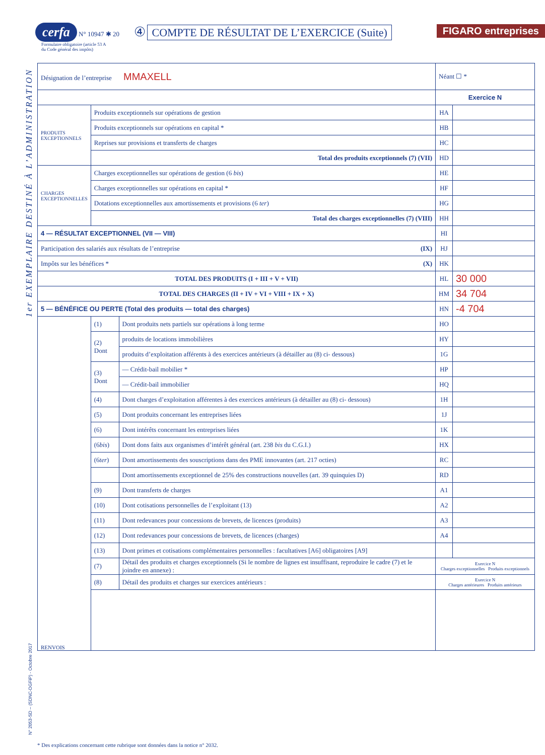cerfa N° 10947 ✱ 20 ④ COMPTE DE RÉSULTAT DE L’EXERCICE (Suite)
Formulaire obligatoire (article 53 A
du Code général des impôts)
FIGARO entreprises
1er EXEMPLAIRE DESTINÉ À L’ADMINISTRATION
N° 2053-SD – (SDNC-DGFiP) - Octobre 2017
| Désignation de l’entreprise MMAXELL | | | Néant ☐ * | |
| | | | Exercice N | |
| PRODUITS EXCEPTIONNELS | Produits exceptionnels sur opérations de gestion | | HA | |
| | Produits exceptionnels sur opérations en capital * | | HB | |
| | Reprises sur provisions et transferts de charges | | HC | |
| | Total des produits exceptionnels (7) (VII) | | HD | |
| CHARGES EXCEPTIONNELLES | Charges exceptionnelles sur opérations de gestion (6 bis ) | | HE | |
| | Charges exceptionnelles sur opérations en capital * | | HF | |
| | Dotations exceptionnelles aux amortissements et provisions (6 ter ) | | HG | |
| | Total des charges exceptionnelles (7) (VIII) | | HH | |
| 4 — RÉSULTAT EXCEPTIONNEL (VII — VIII) | | | HI | |
| Participation des salariés aux résultats de l’entreprise (IX) | | | HJ | |
| Impôts sur les bénéfices * (X) | | | HK | |
| TOTAL DES PRODUITS (I + III + V + VII) | | | HL | 30 000 |
| TOTAL DES CHARGES (II + IV + VI + VIII + IX + X) | | | HM | 34 704 |
| 5 — BÉNÉFICE OU PERTE (Total des produits — total des charges) | | | HN | -4 704 |
| RENVOIS | (1) | Dont produits nets partiels sur opérations à long terme | HO | |
| | (2) Dont | produits de locations immobilières | HY | |
| | | produits d’exploitation afférents à des exercices antérieurs (à détailler au (8) ci- dessous) | 1G | |
| | (3) Dont | — Crédit-bail mobilier * | HP | |
| | | — Crédit-bail immobilier | HQ | |
| | (4) | Dont charges d’exploitation afférentes à des exercices antérieurs (à détailler au (8) ci- dessous) | 1H | |
| | (5) | Dont produits concernant les entreprises liées | 1J | |
| | (6) | Dont intérêts concernant les entreprises liées | 1K | |
| | (6 bis ) | Dont dons faits aux organismes d’intérêt général (art. 238 bis du C.G.I.) | HX | |
| | (6 ter ) | Dont amortissements des souscriptions dans des PME innovantes (art. 217 octies) | RC | |
| | | Dont amortissements exceptionnel de 25% des constructions nouvelles (art. 39 quinquies D) | RD | |
| | (9) | Dont transferts de charges | A1 | |
| | (10) | Dont cotisations personnelles de l’exploitant (13) | A2 | |
| | (11) | Dont redevances pour concessions de brevets, de licences (produits) | A3 | |
| | (12) | Dont redevances pour concessions de brevets, de licences (charges) | A4 | |
| | (13) | Dont primes et cotisations complémentaires personnelles : facultatives [A6] obligatoires [A9] | | |
| | (7) | Détail des produits et charges exceptionnels (Si le nombre de lignes est insuffisant, reproduire le cadre (7) et le joindre en annexe) : | Exercice N Charges exceptionnelles Produits exceptionnels | |
| | (8) | Détail des produits et charges sur exercices antérieurs : | Exercice N Charges antérieures Produits antérieurs | |
* Des explications concernant cette rubrique sont données dans la notice n° 2032.